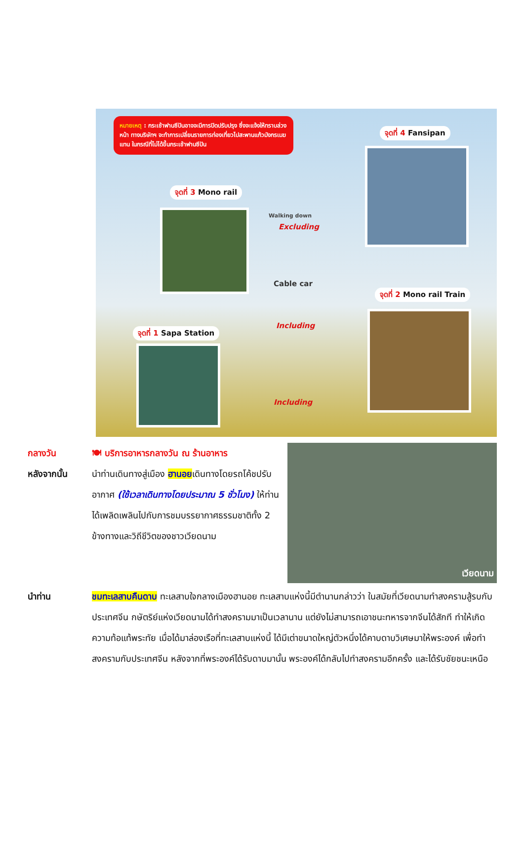หมายเหตุ : กระเช้าฟานซีปันอาจจะมีการปิดปรับปรุง ซึ่งจะแจ้งให้ทราบล่วงหน้า ทางบริษัทฯ จะทำการเปลี่ยนรายการท่องเที่ยวไปสะพานแก้วมังกรเมฆแทน ในกรณีที่ไม่ได้ขึ้นกระเช้าฟานซีปัน
จุดที่ 4 Fansipan
จุดที่ 3 Mono rail
Walking down
Excluding
Cable car
จุดที่ 2 Mono rail Train
Including
จุดที่ 1 Sapa Station
Including
กลางวัน 🍽 บริการอาหารกลางวัน ณ ร้านอาหาร
หลังจากนั้น นำท่านเดินทางสู่เมือง ฮานอยเดินทางโดยรถโค้ชปรับอากาศ (ใช้เวลาเดินทางโดยประมาณ 5 ชั่วโมง) ให้ท่านได้เพลิดเพลินไปกับการชมบรรยากาศธรรมชาติทั้ง 2 ข้างทางและวิถีชีวิตของชาวเวียดนาม
เวียดนาม
นำท่าน ชมทะเลสาบคืนดาบ ทะเลสาบใจกลางเมืองฮานอย ทะเลสาบแห่งนี้มีตำนานกล่าวว่า ในสมัยที่เวียดนามทำสงครามสู้รบกับประเทศจีน กษัตริย์แห่งเวียดนามได้ทำสงครามมาเป็นเวลานาน แต่ยังไม่สามารถเอาชนะทหารจากจีนได้สักที ทำให้เกิดความท้อแท้พระทัย เมื่อได้มาล่องเรือที่ทะเลสาบแห่งนี้ ได้มีเต่าขนาดใหญ่ตัวหนึ่งได้คาบดาบวิเศษมาให้พระองค์ เพื่อทำสงครามกับประเทศจีน หลังจากที่พระองค์ได้รับดาบมานั้น พระองค์ได้กลับไปทำสงครามอีกครั้ง และได้รับชัยชนะเหนือ